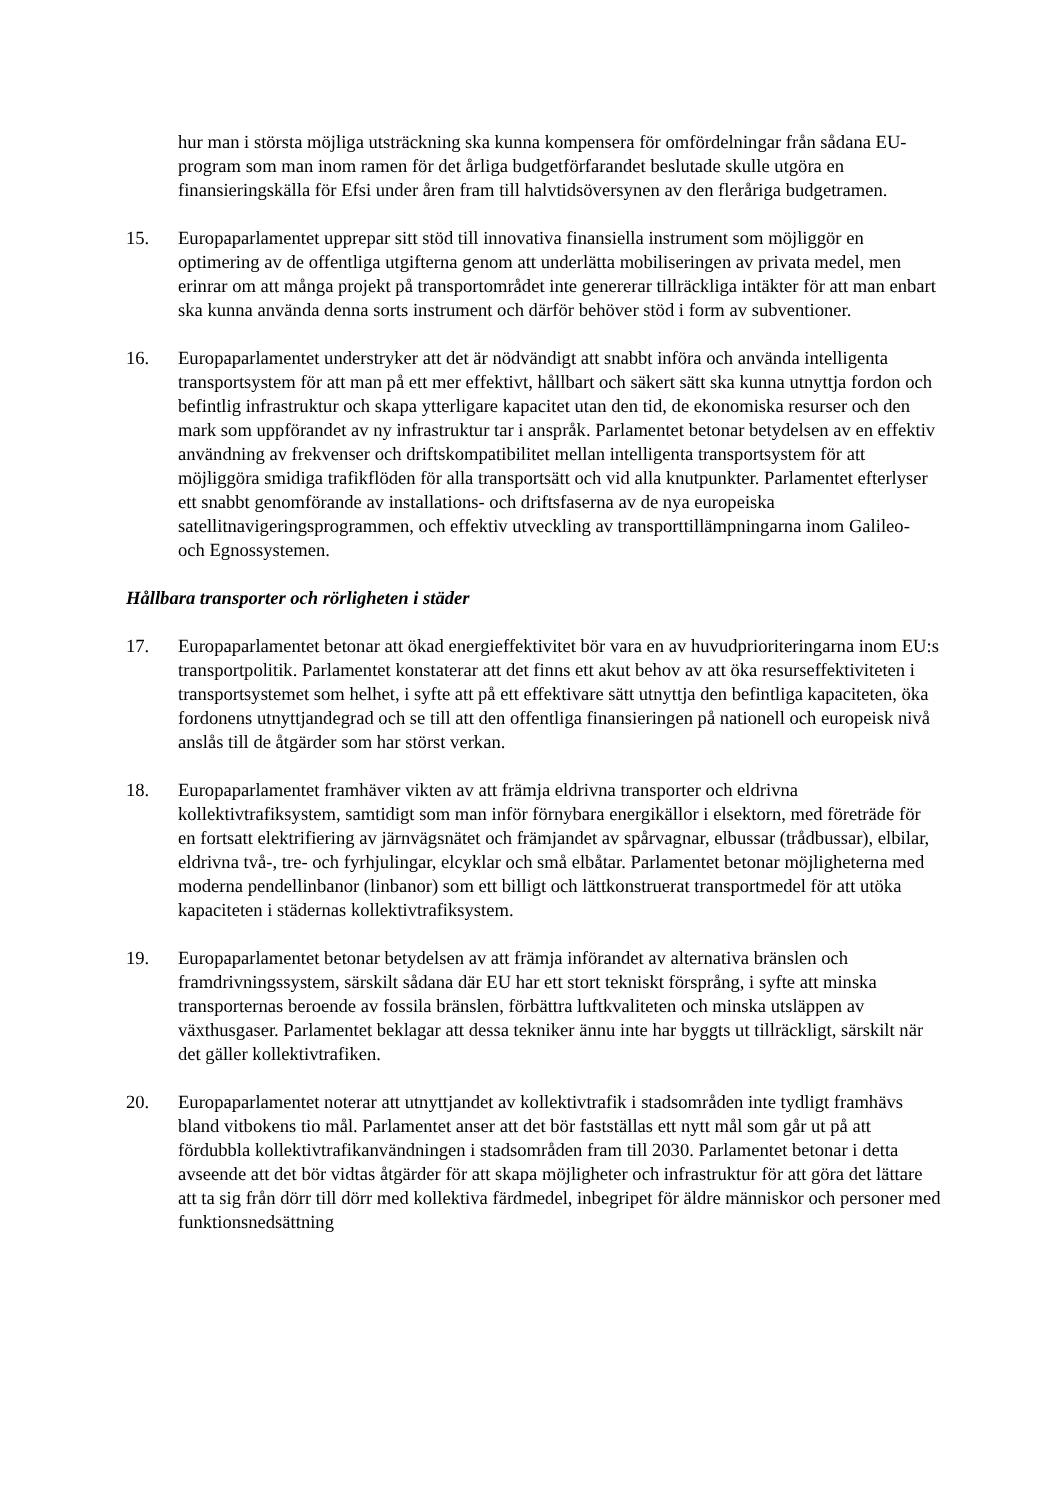hur man i största möjliga utsträckning ska kunna kompensera för omfördelningar från sådana EU-program som man inom ramen för det årliga budgetförfarandet beslutade skulle utgöra en finansieringskälla för Efsi under åren fram till halvtidsöversynen av den fleråriga budgetramen.
15. Europaparlamentet upprepar sitt stöd till innovativa finansiella instrument som möjliggör en optimering av de offentliga utgifterna genom att underlätta mobiliseringen av privata medel, men erinrar om att många projekt på transportområdet inte genererar tillräckliga intäkter för att man enbart ska kunna använda denna sorts instrument och därför behöver stöd i form av subventioner.
16. Europaparlamentet understryker att det är nödvändigt att snabbt införa och använda intelligenta transportsystem för att man på ett mer effektivt, hållbart och säkert sätt ska kunna utnyttja fordon och befintlig infrastruktur och skapa ytterligare kapacitet utan den tid, de ekonomiska resurser och den mark som uppförandet av ny infrastruktur tar i anspråk. Parlamentet betonar betydelsen av en effektiv användning av frekvenser och driftskompatibilitet mellan intelligenta transportsystem för att möjliggöra smidiga trafikflöden för alla transportsätt och vid alla knutpunkter. Parlamentet efterlyser ett snabbt genomförande av installations- och driftsfaserna av de nya europeiska satellitnavigeringsprogrammen, och effektiv utveckling av transporttillämpningarna inom Galileo- och Egnossystemen.
Hållbara transporter och rörligheten i städer
17. Europaparlamentet betonar att ökad energieffektivitet bör vara en av huvudprioriteringarna inom EU:s transportpolitik. Parlamentet konstaterar att det finns ett akut behov av att öka resurseffektiviteten i transportsystemet som helhet, i syfte att på ett effektivare sätt utnyttja den befintliga kapaciteten, öka fordonens utnyttjandegrad och se till att den offentliga finansieringen på nationell och europeisk nivå anslås till de åtgärder som har störst verkan.
18. Europaparlamentet framhäver vikten av att främja eldrivna transporter och eldrivna kollektivtrafiksystem, samtidigt som man inför förnybara energikällor i elsektorn, med företräde för en fortsatt elektrifiering av järnvägsnätet och främjandet av spårvagnar, elbussar (trådbussar), elbilar, eldrivna två-, tre- och fyrhjulingar, elcyklar och små elbåtar. Parlamentet betonar möjligheterna med moderna pendellinbanor (linbanor) som ett billigt och lättkonstruerat transportmedel för att utöka kapaciteten i städernas kollektivtrafiksystem.
19. Europaparlamentet betonar betydelsen av att främja införandet av alternativa bränslen och framdrivningssystem, särskilt sådana där EU har ett stort tekniskt försprång, i syfte att minska transporternas beroende av fossila bränslen, förbättra luftkvaliteten och minska utsläppen av växthusgaser. Parlamentet beklagar att dessa tekniker ännu inte har byggts ut tillräckligt, särskilt när det gäller kollektivtrafiken.
20. Europaparlamentet noterar att utnyttjandet av kollektivtrafik i stadsområden inte tydligt framhävs bland vitbokens tio mål. Parlamentet anser att det bör fastställas ett nytt mål som går ut på att fördubbla kollektivtrafikanvändningen i stadsområden fram till 2030. Parlamentet betonar i detta avseende att det bör vidtas åtgärder för att skapa möjligheter och infrastruktur för att göra det lättare att ta sig från dörr till dörr med kollektiva färdmedel, inbegripet för äldre människor och personer med funktionsnedsättning